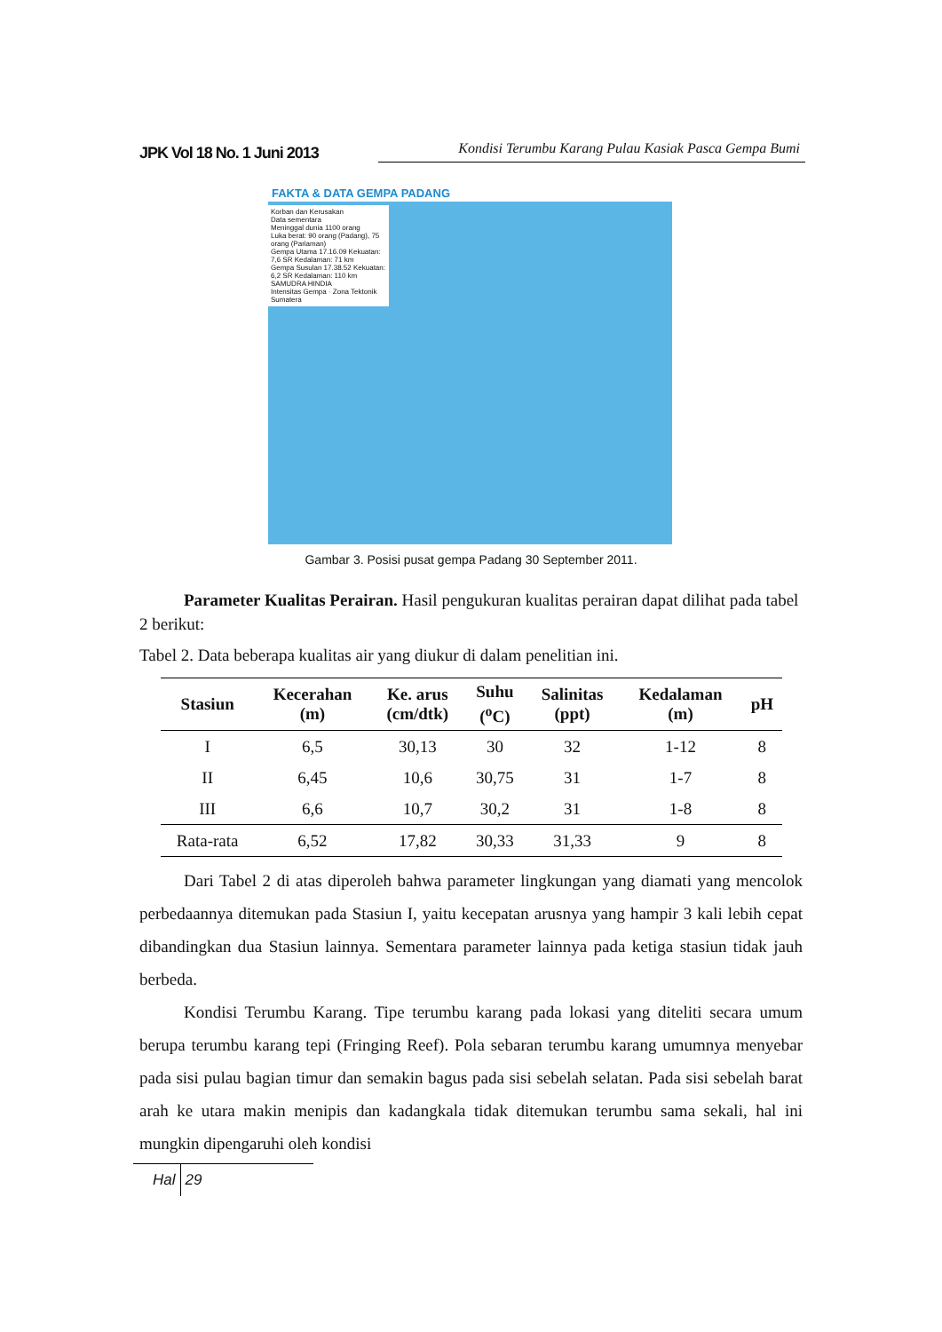JPK Vol 18 No. 1 Juni 2013
Kondisi Terumbu Karang Pulau Kasiak Pasca Gempa Bumi
FAKTA & DATA GEMPA PADANG
Korban dan Kerusakan
Data sementara
Meninggal dunia 1100 orang
Luka berat: 90 orang (Padang), 75 orang (Pariaman)
Gempa Utama 17.16.09 Kekuatan: 7,6 SR Kedalaman: 71 km
Gempa Susulan 17.38.52 Kekuatan: 6,2 SR Kedalaman: 110 km
SAMUDRA HINDIA
Intensitas Gempa · Zona Tektonik Sumatera
Gambar 3. Posisi pusat gempa Padang 30 September 2011.
Parameter Kualitas Perairan. Hasil pengukuran kualitas perairan dapat dilihat pada tabel 2 berikut:
Tabel 2. Data beberapa kualitas air yang diukur di dalam penelitian ini.
| Stasiun | Kecerahan (m) | Ke. arus (cm/dtk) | Suhu (<sup>o</sup>C) | Salinitas (ppt) | Kedalaman (m) | pH |
| --- | --- | --- | --- | --- | --- | --- |
| I | 6,5 | 30,13 | 30 | 32 | 1-12 | 8 |
| II | 6,45 | 10,6 | 30,75 | 31 | 1-7 | 8 |
| III | 6,6 | 10,7 | 30,2 | 31 | 1-8 | 8 |
| Rata-rata | 6,52 | 17,82 | 30,33 | 31,33 | 9 | 8 |
Dari Tabel 2 di atas diperoleh bahwa parameter lingkungan yang diamati yang mencolok perbedaannya ditemukan pada Stasiun I, yaitu kecepatan arusnya yang hampir 3 kali lebih cepat dibandingkan dua Stasiun lainnya. Sementara parameter lainnya pada ketiga stasiun tidak jauh berbeda.
Kondisi Terumbu Karang. Tipe terumbu karang pada lokasi yang diteliti secara umum berupa terumbu karang tepi (Fringing Reef). Pola sebaran terumbu karang umumnya menyebar pada sisi pulau bagian timur dan semakin bagus pada sisi sebelah selatan. Pada sisi sebelah barat arah ke utara makin menipis dan kadangkala tidak ditemukan terumbu sama sekali, hal ini mungkin dipengaruhi oleh kondisi
Hal 29